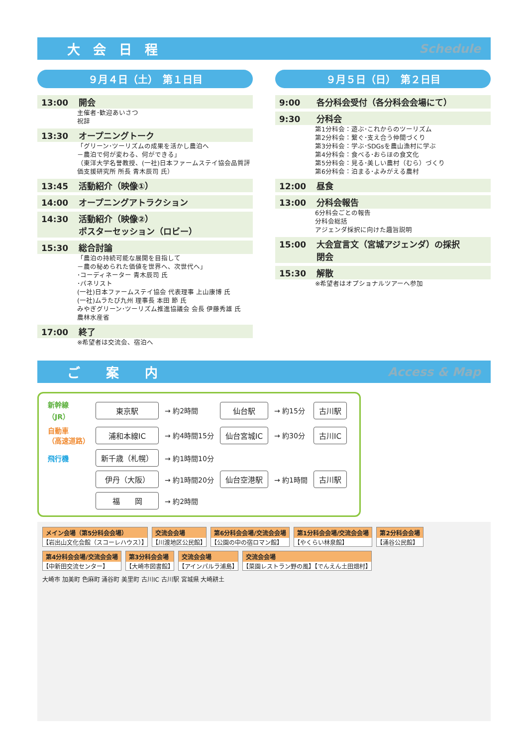大　会　日　程 Schedule
９月４日（土）　第１日目
13:00 開会
主催者･歓迎あいさつ
祝辞
13:30 オープニングトーク
「グリーン･ツーリズムの成果を活かし農泊へ
－農泊で何が変わる、何ができる」
（東洋大学名誉教授、(一社)日本ファームステイ協会品質評価支援研究所 所長 青木辰司 氏）
13:45 活動紹介（映像①）
14:00 オープニングアトラクション
14:30 活動紹介（映像②）
ポスターセッション（ロビー）
15:30 総合討論
「農泊の持続可能な展開を目指して
－農の秘められた価値を世界へ、次世代へ」
･コーディネーター 青木辰司 氏
･パネリスト
(一社)日本ファームステイ協会 代表理事 上山康博 氏
(一社)ムラたび九州 理事長 本田 節 氏
みやぎグリーン･ツーリズム推進協議会 会長 伊藤秀雄 氏
農林水産省
17:00 終了
※希望者は交流会、宿泊へ
９月５日（日）　第２日目
9:00 各分科会受付（各分科会会場にて）
9:30 分科会
第1分科会：遊ぶ･これからのツーリズム
第2分科会：繋ぐ･支え合う仲間づくり
第3分科会：学ぶ･SDGsを農山漁村に学ぶ
第4分科会：食べる･おらほの食文化
第5分科会：見る･美しい農村（むら）づくり
第6分科会：泊まる･よみがえる農村
12:00 昼食
13:00 分科会報告
6分科会ごとの報告
分科会総括
アジェンダ採択に向けた趣旨説明
15:00 大会宣言文（宮城アジェンダ）の採択
閉会
15:30 解散
※希望者はオプショナルツアーへ参加
ご　　案　　内 Access & Map
| 新幹線 （JR） | 東京駅 | → 約2時間 | 仙台駅 | → 約15分 | 古川駅 |
| 自動車 （高速道路） | 浦和本線IC | → 約4時間15分 | 仙台宮城IC | → 約30分 | 古川IC |
| 飛行機 | 新千歳（札幌） | → 約1時間10分 | 仙台空港駅 | → 約1時間 | 古川駅 |
| | 伊丹（大阪） | → 約1時間20分 | | | |
| | 福 岡 | → 約2時間 | | | |
メイン会場（第5分科会会場）
【岩出山文化会館（スコーレハウス）】
交流会会場
【川渡地区公民館】
第6分科会会場/交流会会場
【公園の中の宿ロマン館】
第1分科会会場/交流会会場
【やくらい林泉館】
第2分科会会場
【涌谷公民館】
第4分科会会場/交流会会場
【中新田交流センター】
第3分科会会場
【大崎市図書館】
交流会会場
【アインパルラ浦島】
交流会会場
【菜園レストラン野の風】【でんえん土田畑村】
大崎市 加美町 色麻町 涌谷町 美里町 古川IC 古川駅 宮城県 大崎耕土